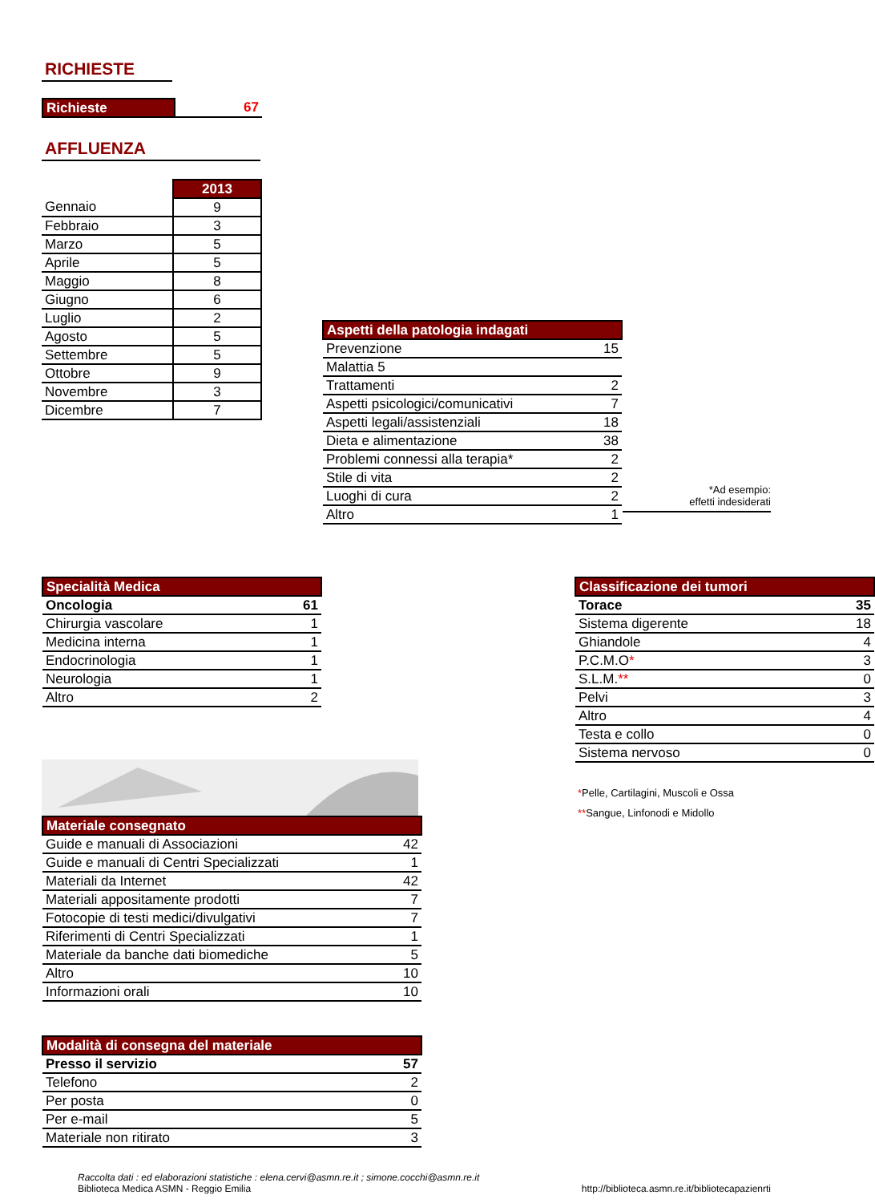RICHIESTE
| Richieste | 67 |
AFFLUENZA
| | 2013 |
| Gennaio | 9 |
| Febbraio | 3 |
| Marzo | 5 |
| Aprile | 5 |
| Maggio | 8 |
| Giugno | 6 |
| Luglio | 2 |
| Agosto | 5 |
| Settembre | 5 |
| Ottobre | 9 |
| Novembre | 3 |
| Dicembre | 7 |
| Aspetti della patologia indagati | |
| --- | --- |
| Prevenzione | 15 |
| Malattia 5 | |
| Trattamenti | 2 |
| Aspetti psicologici/comunicativi | 7 |
| Aspetti legali/assistenziali | 18 |
| Dieta e alimentazione | 38 |
| Problemi connessi alla terapia* | 2 |
| Stile di vita | 2 |
| Luoghi di cura | 2 |
| Altro | 1 |
*Ad esempio:
effetti indesiderati
| Specialità Medica | |
| --- | --- |
| Oncologia | 61 |
| Chirurgia vascolare | 1 |
| Medicina interna | 1 |
| Endocrinologia | 1 |
| Neurologia | 1 |
| Altro | 2 |
| Materiale consegnato | |
| --- | --- |
| Guide e manuali di Associazioni | 42 |
| Guide e manuali di Centri Specializzati | 1 |
| Materiali da Internet | 42 |
| Materiali appositamente prodotti | 7 |
| Fotocopie di testi medici/divulgativi | 7 |
| Riferimenti di Centri Specializzati | 1 |
| Materiale da banche dati biomediche | 5 |
| Altro | 10 |
| Informazioni orali | 10 |
| Modalità di consegna del materiale | |
| --- | --- |
| Presso il servizio | 57 |
| Telefono | 2 |
| Per posta | 0 |
| Per e-mail | 5 |
| Materiale non ritirato | 3 |
| Classificazione dei tumori | |
| --- | --- |
| Torace | 35 |
| Sistema digerente | 18 |
| Ghiandole | 4 |
| P.C.M.O * | 3 |
| S.L.M. ** | 0 |
| Pelvi | 3 |
| Altro | 4 |
| Testa e collo | 0 |
| Sistema nervoso | 0 |
*Pelle, Cartilagini, Muscoli e Ossa
**Sangue, Linfonodi e Midollo
Raccolta dati : ed elaborazioni statistiche : elena.cervi@asmn.re.it ; simone.cocchi@asmn.re.it
Biblioteca Medica ASMN - Reggio Emilia http://biblioteca.asmn.re.it/bibliotecapazienrti